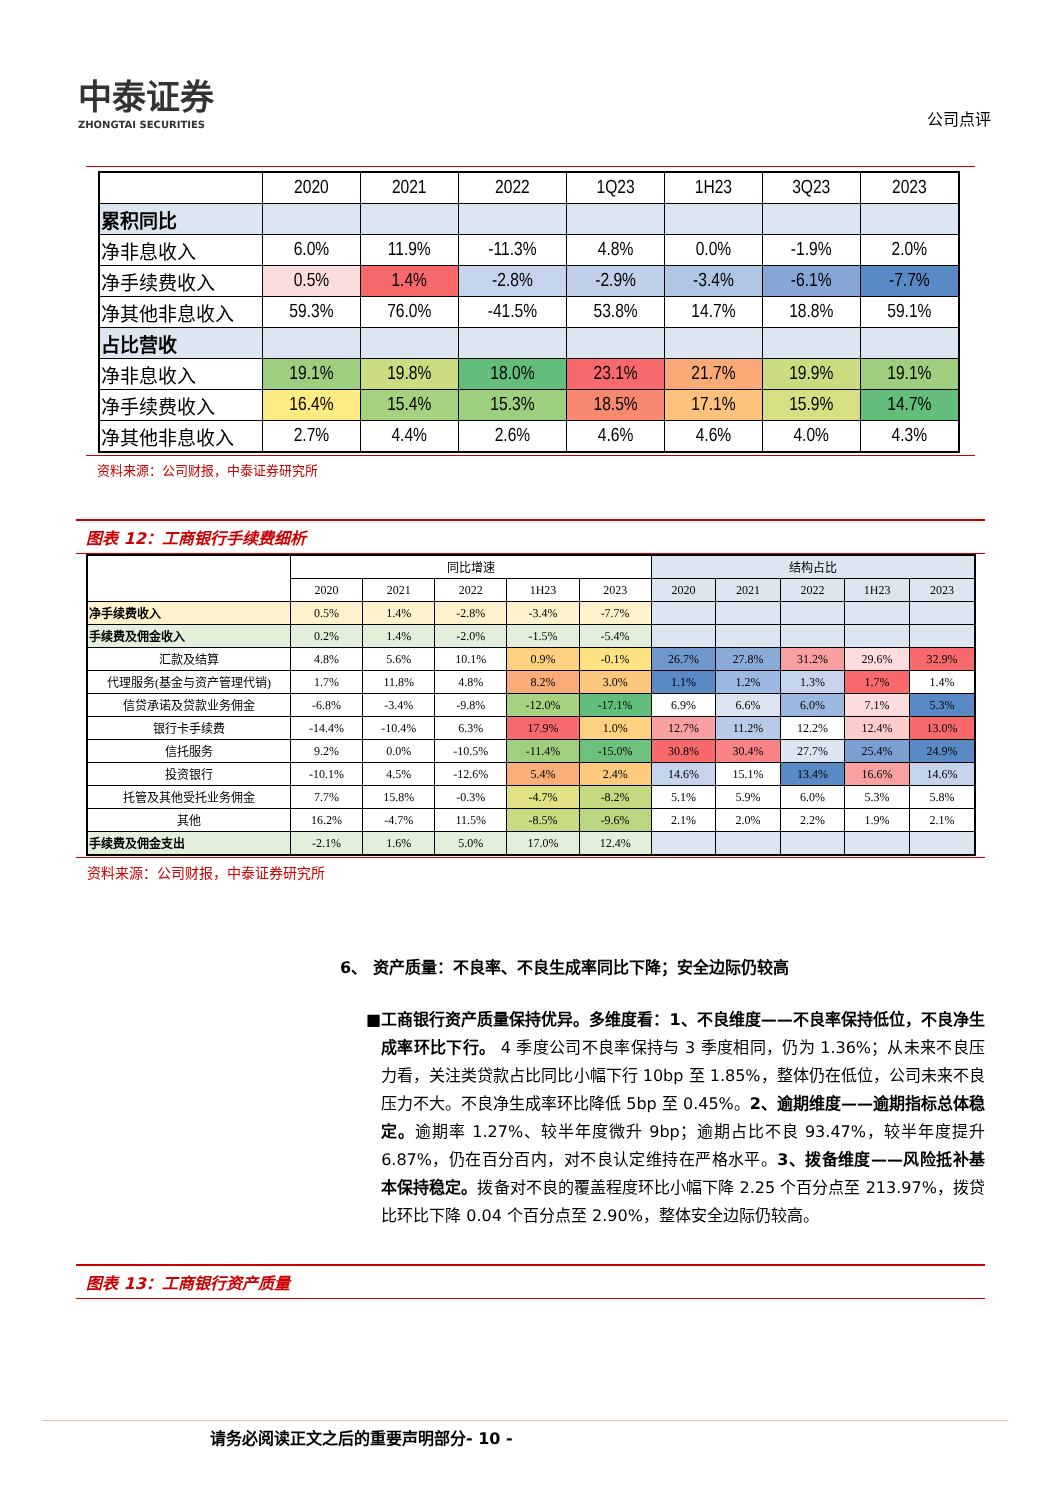中泰证券
ZHONGTAI SECURITIES
公司点评
| | 2020 | 2021 | 2022 | 1Q23 | 1H23 | 3Q23 | 2023 |
| 累积同比 | | | | | | | |
| 净非息收入 | 6.0% | 11.9% | -11.3% | 4.8% | 0.0% | -1.9% | 2.0% |
| 净手续费收入 | 0.5% | 1.4% | -2.8% | -2.9% | -3.4% | -6.1% | -7.7% |
| 净其他非息收入 | 59.3% | 76.0% | -41.5% | 53.8% | 14.7% | 18.8% | 59.1% |
| 占比营收 | | | | | | | |
| 净非息收入 | 19.1% | 19.8% | 18.0% | 23.1% | 21.7% | 19.9% | 19.1% |
| 净手续费收入 | 16.4% | 15.4% | 15.3% | 18.5% | 17.1% | 15.9% | 14.7% |
| 净其他非息收入 | 2.7% | 4.4% | 2.6% | 4.6% | 4.6% | 4.0% | 4.3% |
资料来源：公司财报，中泰证券研究所
图表 12：工商银行手续费细析
| | 同比增速 | | | | | 结构占比 | | | | |
| | 2020 | 2021 | 2022 | 1H23 | 2023 | 2020 | 2021 | 2022 | 1H23 | 2023 |
| 净手续费收入 | 0.5% | 1.4% | -2.8% | -3.4% | -7.7% | | | | | |
| 手续费及佣金收入 | 0.2% | 1.4% | -2.0% | -1.5% | -5.4% | | | | | |
| 汇款及结算 | 4.8% | 5.6% | 10.1% | 0.9% | -0.1% | 26.7% | 27.8% | 31.2% | 29.6% | 32.9% |
| 代理服务(基金与资产管理代销) | 1.7% | 11.8% | 4.8% | 8.2% | 3.0% | 1.1% | 1.2% | 1.3% | 1.7% | 1.4% |
| 信贷承诺及贷款业务佣金 | -6.8% | -3.4% | -9.8% | -12.0% | -17.1% | 6.9% | 6.6% | 6.0% | 7.1% | 5.3% |
| 银行卡手续费 | -14.4% | -10.4% | 6.3% | 17.9% | 1.0% | 12.7% | 11.2% | 12.2% | 12.4% | 13.0% |
| 信托服务 | 9.2% | 0.0% | -10.5% | -11.4% | -15.0% | 30.8% | 30.4% | 27.7% | 25.4% | 24.9% |
| 投资银行 | -10.1% | 4.5% | -12.6% | 5.4% | 2.4% | 14.6% | 15.1% | 13.4% | 16.6% | 14.6% |
| 托管及其他受托业务佣金 | 7.7% | 15.8% | -0.3% | -4.7% | -8.2% | 5.1% | 5.9% | 6.0% | 5.3% | 5.8% |
| 其他 | 16.2% | -4.7% | 11.5% | -8.5% | -9.6% | 2.1% | 2.0% | 2.2% | 1.9% | 2.1% |
| 手续费及佣金支出 | -2.1% | 1.6% | 5.0% | 17.0% | 12.4% | | | | | |
资料来源：公司财报，中泰证券研究所
6、 资产质量：不良率、不良生成率同比下降；安全边际仍较高
■ 工商银行资产质量保持优异。多维度看：1、不良维度——不良率保持低位，不良净生成率环比下行。 4 季度公司不良率保持与 3 季度相同，仍为 1.36%；从未来不良压力看，关注类贷款占比同比小幅下行 10bp 至 1.85%，整体仍在低位，公司未来不良压力不大。不良净生成率环比降低 5bp 至 0.45%。2、逾期维度——逾期指标总体稳定。逾期率 1.27%、较半年度微升 9bp；逾期占比不良 93.47%，较半年度提升 6.87%，仍在百分百内，对不良认定维持在严格水平。3、拨备维度——风险抵补基本保持稳定。拨备对不良的覆盖程度环比小幅下降 2.25 个百分点至 213.97%，拨贷比环比下降 0.04 个百分点至 2.90%，整体安全边际仍较高。
图表 13：工商银行资产质量
请务必阅读正文之后的重要声明部分- 10 -